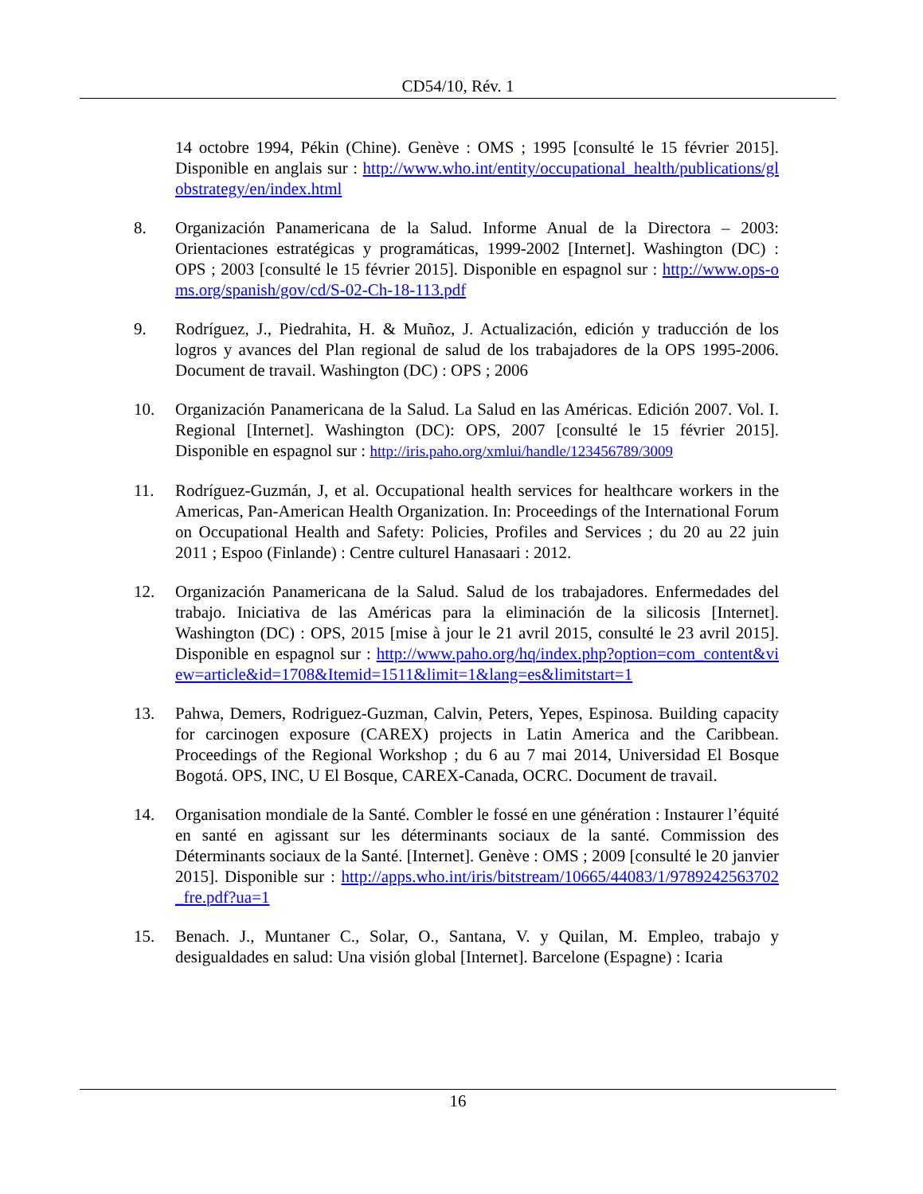CD54/10, Rév. 1
14 octobre 1994, Pékin (Chine). Genève : OMS ; 1995 [consulté le 15 février 2015]. Disponible en anglais sur : http://www.who.int/entity/occupational_health/publications/globstrategy/en/index.html
8. Organización Panamericana de la Salud. Informe Anual de la Directora – 2003: Orientaciones estratégicas y programáticas, 1999-2002 [Internet]. Washington (DC) : OPS ; 2003 [consulté le 15 février 2015]. Disponible en espagnol sur : http://www.ops-oms.org/spanish/gov/cd/S-02-Ch-18-113.pdf
9. Rodríguez, J., Piedrahita, H. & Muñoz, J. Actualización, edición y traducción de los logros y avances del Plan regional de salud de los trabajadores de la OPS 1995-2006. Document de travail. Washington (DC) : OPS ; 2006
10. Organización Panamericana de la Salud. La Salud en las Américas. Edición 2007. Vol. I. Regional [Internet]. Washington (DC): OPS, 2007 [consulté le 15 février 2015]. Disponible en espagnol sur : http://iris.paho.org/xmlui/handle/123456789/3009
11. Rodríguez-Guzmán, J, et al. Occupational health services for healthcare workers in the Americas, Pan-American Health Organization. In: Proceedings of the International Forum on Occupational Health and Safety: Policies, Profiles and Services ; du 20 au 22 juin 2011 ; Espoo (Finlande) : Centre culturel Hanasaari : 2012.
12. Organización Panamericana de la Salud. Salud de los trabajadores. Enfermedades del trabajo. Iniciativa de las Américas para la eliminación de la silicosis [Internet]. Washington (DC) : OPS, 2015 [mise à jour le 21 avril 2015, consulté le 23 avril 2015]. Disponible en espagnol sur : http://www.paho.org/hq/index.php?option=com_content&view=article&id=1708&Itemid=1511&limit=1&lang=es&limitstart=1
13. Pahwa, Demers, Rodriguez-Guzman, Calvin, Peters, Yepes, Espinosa. Building capacity for carcinogen exposure (CAREX) projects in Latin America and the Caribbean. Proceedings of the Regional Workshop ; du 6 au 7 mai 2014, Universidad El Bosque Bogotá. OPS, INC, U El Bosque, CAREX-Canada, OCRC. Document de travail.
14. Organisation mondiale de la Santé. Combler le fossé en une génération : Instaurer l’équité en santé en agissant sur les déterminants sociaux de la santé. Commission des Déterminants sociaux de la Santé. [Internet]. Genève : OMS ; 2009 [consulté le 20 janvier 2015]. Disponible sur : http://apps.who.int/iris/bitstream/10665/44083/1/9789242563702_fre.pdf?ua=1
15. Benach. J., Muntaner C., Solar, O., Santana, V. y Quilan, M. Empleo, trabajo y desigualdades en salud: Una visión global [Internet]. Barcelone (Espagne) : Icaria
16